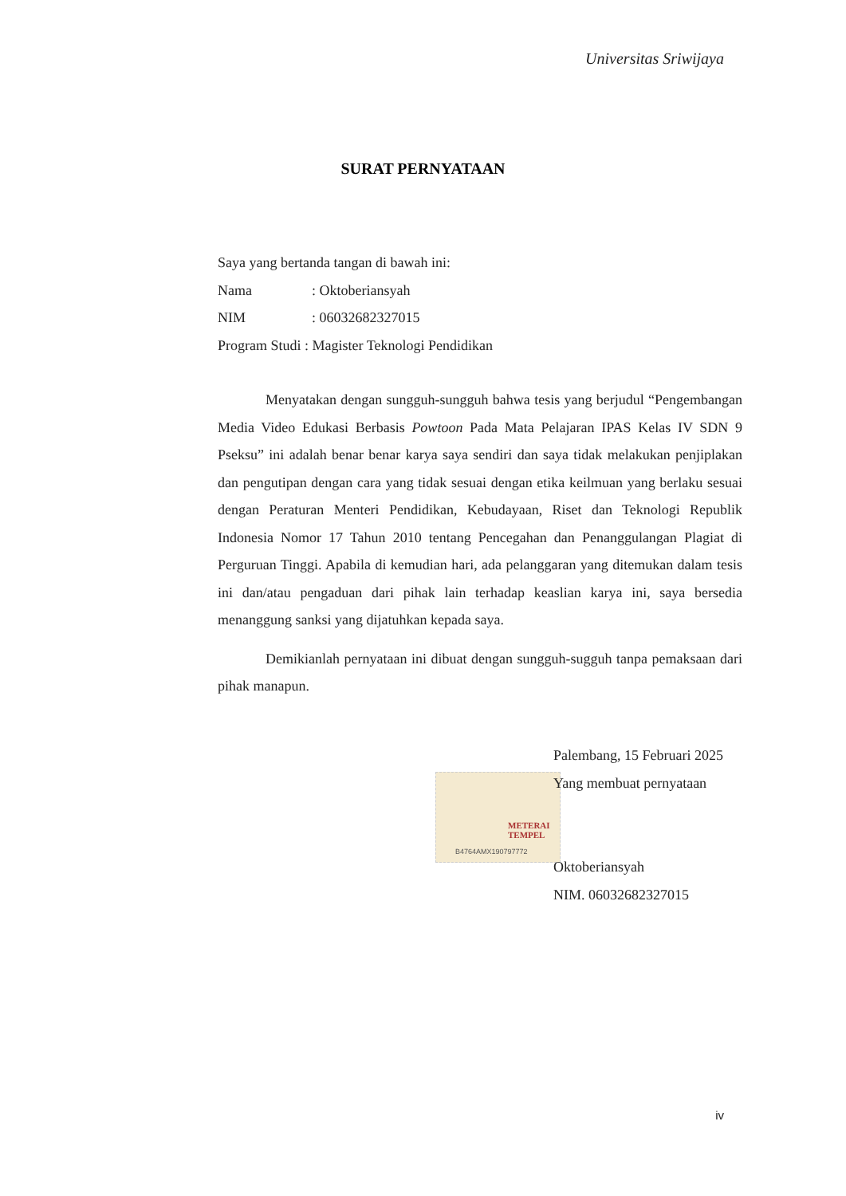Universitas Sriwijaya
SURAT PERNYATAAN
Saya yang bertanda tangan di bawah ini:
Nama: Oktoberiansyah
NIM: 06032682327015
Program Studi : Magister Teknologi Pendidikan
Menyatakan dengan sungguh-sungguh bahwa tesis yang berjudul “Pengembangan Media Video Edukasi Berbasis Powtoon Pada Mata Pelajaran IPAS Kelas IV SDN 9 Pseksu” ini adalah benar benar karya saya sendiri dan saya tidak melakukan penjiplakan dan pengutipan dengan cara yang tidak sesuai dengan etika keilmuan yang berlaku sesuai dengan Peraturan Menteri Pendidikan, Kebudayaan, Riset dan Teknologi Republik Indonesia Nomor 17 Tahun 2010 tentang Pencegahan dan Penanggulangan Plagiat di Perguruan Tinggi. Apabila di kemudian hari, ada pelanggaran yang ditemukan dalam tesis ini dan/atau pengaduan dari pihak lain terhadap keaslian karya ini, saya bersedia menanggung sanksi yang dijatuhkan kepada saya.
Demikianlah pernyataan ini dibuat dengan sungguh-sugguh tanpa pemaksaan dari pihak manapun.
METERAI
TEMPEL
B4764AMX190797772
Palembang, 15 Februari 2025
Yang membuat pernyataan
Oktoberiansyah
NIM. 06032682327015
iv